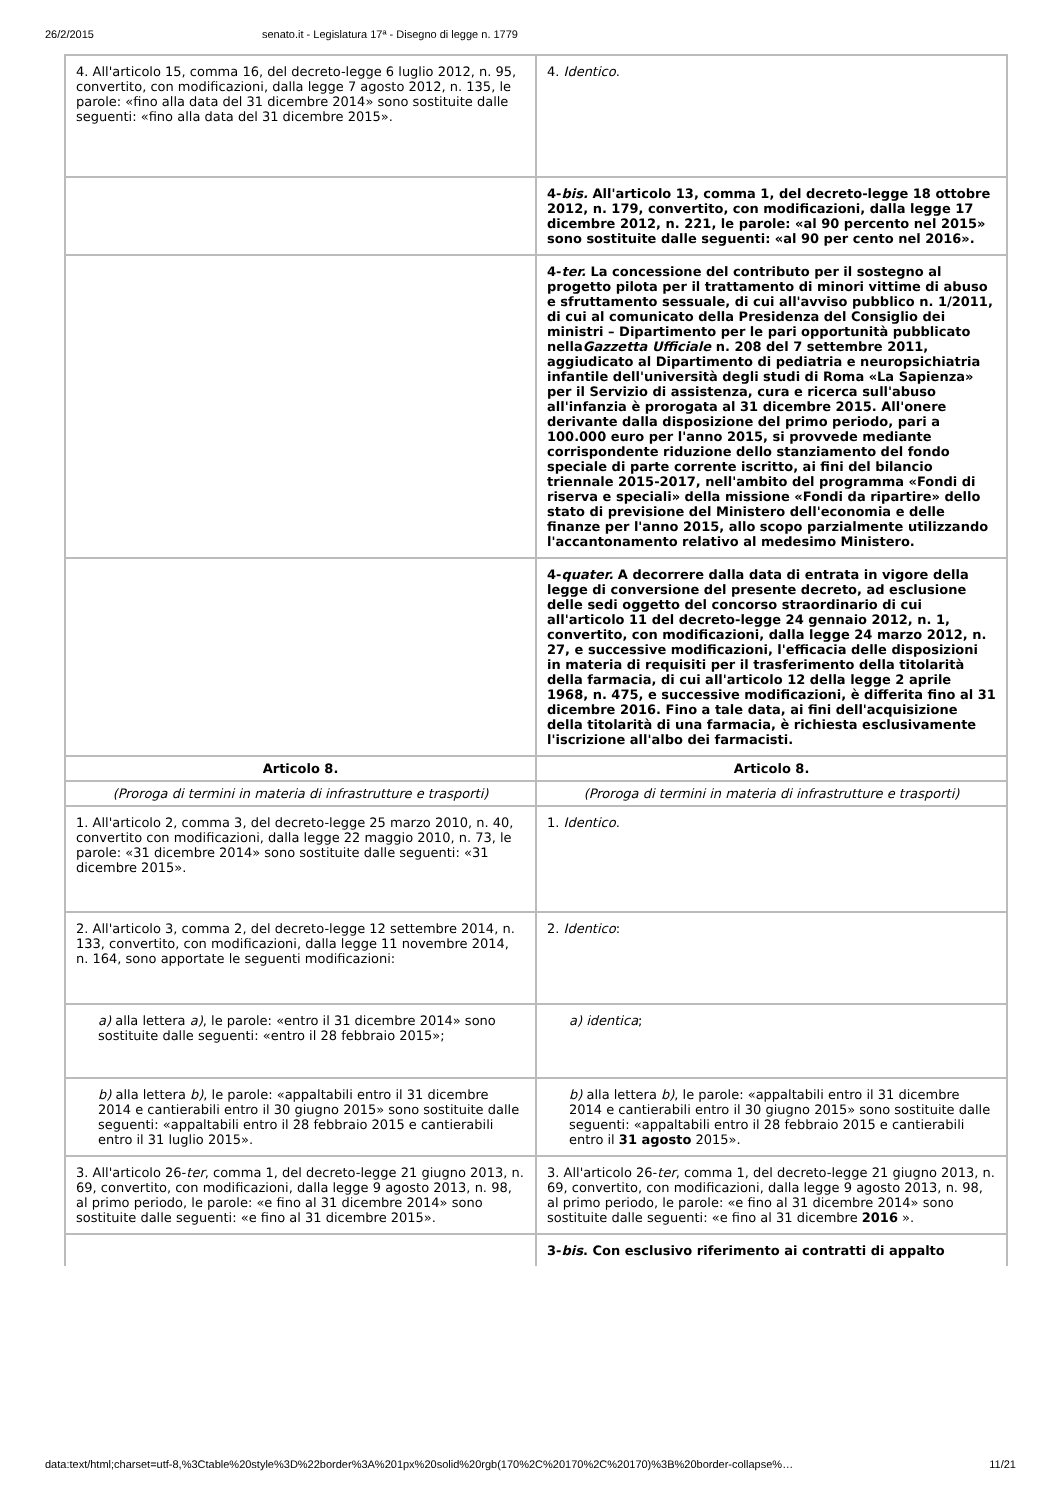26/2/2015 senato.it - Legislatura 17ª - Disegno di legge n. 1779
| 4. All'articolo 15, comma 16, del decreto-legge 6 luglio 2012, n. 95, convertito, con modificazioni, dalla legge 7 agosto 2012, n. 135, le parole: «fino alla data del 31 dicembre 2014» sono sostituite dalle seguenti: «fino alla data del 31 dicembre 2015». | 4. Identico . |
| | 4- bis. All'articolo 13, comma 1, del decreto-legge 18 ottobre 2012, n. 179, convertito, con modificazioni, dalla legge 17 dicembre 2012, n. 221, le parole: «al 90 percento nel 2015» sono sostituite dalle seguenti: «al 90 per cento nel 2016». |
| | 4- ter. La concessione del contributo per il sostegno al progetto pilota per il trattamento di minori vittime di abuso e sfruttamento sessuale, di cui all'avviso pubblico n. 1/2011, di cui al comunicato della Presidenza del Consiglio dei ministri – Dipartimento per le pari opportunità pubblicato nella Gazzetta Ufficiale n. 208 del 7 settembre 2011, aggiudicato al Dipartimento di pediatria e neuropsichiatria infantile dell'università degli studi di Roma «La Sapienza» per il Servizio di assistenza, cura e ricerca sull'abuso all'infanzia è prorogata al 31 dicembre 2015. All'onere derivante dalla disposizione del primo periodo, pari a 100.000 euro per l'anno 2015, si provvede mediante corrispondente riduzione dello stanziamento del fondo speciale di parte corrente iscritto, ai fini del bilancio triennale 2015-2017, nell'ambito del programma «Fondi di riserva e speciali» della missione «Fondi da ripartire» dello stato di previsione del Ministero dell'economia e delle finanze per l'anno 2015, allo scopo parzialmente utilizzando l'accantonamento relativo al medesimo Ministero. |
| | 4- quater. A decorrere dalla data di entrata in vigore della legge di conversione del presente decreto, ad esclusione delle sedi oggetto del concorso straordinario di cui all'articolo 11 del decreto-legge 24 gennaio 2012, n. 1, convertito, con modificazioni, dalla legge 24 marzo 2012, n. 27, e successive modificazioni, l'efficacia delle disposizioni in materia di requisiti per il trasferimento della titolarità della farmacia, di cui all'articolo 12 della legge 2 aprile 1968, n. 475, e successive modificazioni, è differita fino al 31 dicembre 2016. Fino a tale data, ai fini dell'acquisizione della titolarità di una farmacia, è richiesta esclusivamente l'iscrizione all'albo dei farmacisti. |
| Articolo 8. | Articolo 8. |
| (Proroga di termini in materia di infrastrutture e trasporti) | (Proroga di termini in materia di infrastrutture e trasporti) |
| 1. All'articolo 2, comma 3, del decreto-legge 25 marzo 2010, n. 40, convertito con modificazioni, dalla legge 22 maggio 2010, n. 73, le parole: «31 dicembre 2014» sono sostituite dalle seguenti: «31 dicembre 2015». | 1. Identico . |
| 2. All'articolo 3, comma 2, del decreto-legge 12 settembre 2014, n. 133, convertito, con modificazioni, dalla legge 11 novembre 2014, n. 164, sono apportate le seguenti modificazioni: | 2. Identico : |
| a) alla lettera a) , le parole: «entro il 31 dicembre 2014» sono sostituite dalle seguenti: «entro il 28 febbraio 2015»; | a) identica ; |
| b) alla lettera b) , le parole: «appaltabili entro il 31 dicembre 2014 e cantierabili entro il 30 giugno 2015» sono sostituite dalle seguenti: «appaltabili entro il 28 febbraio 2015 e cantierabili entro il 31 luglio 2015». | b) alla lettera b) , le parole: «appaltabili entro il 31 dicembre 2014 e cantierabili entro il 30 giugno 2015» sono sostituite dalle seguenti: «appaltabili entro il 28 febbraio 2015 e cantierabili entro il 31 agosto 2015». |
| 3. All'articolo 26- ter , comma 1, del decreto-legge 21 giugno 2013, n. 69, convertito, con modificazioni, dalla legge 9 agosto 2013, n. 98, al primo periodo, le parole: «e fino al 31 dicembre 2014» sono sostituite dalle seguenti: «e fino al 31 dicembre 2015». | 3. All'articolo 26- ter , comma 1, del decreto-legge 21 giugno 2013, n. 69, convertito, con modificazioni, dalla legge 9 agosto 2013, n. 98, al primo periodo, le parole: «e fino al 31 dicembre 2014» sono sostituite dalle seguenti: «e fino al 31 dicembre 2016 ». |
| | 3- bis . Con esclusivo riferimento ai contratti di appalto |
data:text/html;charset=utf-8,%3Ctable%20style%3D%22border%3A%201px%20solid%20rgb(170%2C%20170%2C%20170)%3B%20border-collapse%… 11/21